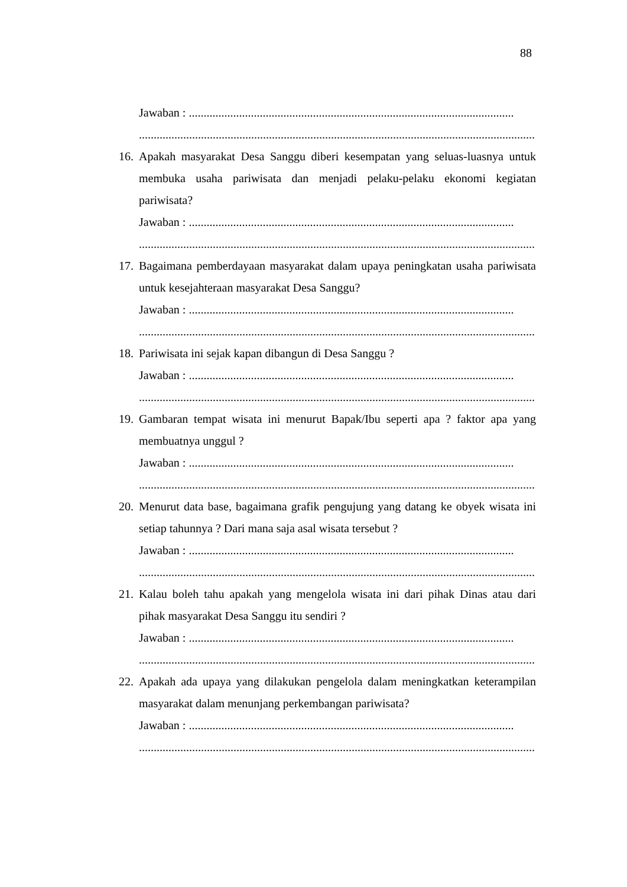88
Jawaban : ..............................................................................................................
......................................................................................................................................
16. Apakah masyarakat Desa Sanggu diberi kesempatan yang seluas-luasnya untuk membuka usaha pariwisata dan menjadi pelaku-pelaku ekonomi kegiatan pariwisata?
Jawaban : ..............................................................................................................
......................................................................................................................................
17. Bagaimana pemberdayaan masyarakat dalam upaya peningkatan usaha pariwisata untuk kesejahteraan masyarakat Desa Sanggu?
Jawaban : ..............................................................................................................
......................................................................................................................................
18. Pariwisata ini sejak kapan dibangun di Desa Sanggu ?
Jawaban : ..............................................................................................................
......................................................................................................................................
19. Gambaran tempat wisata ini menurut Bapak/Ibu seperti apa ? faktor apa yang membuatnya unggul ?
Jawaban : ..............................................................................................................
......................................................................................................................................
20. Menurut data base, bagaimana grafik pengujung yang datang ke obyek wisata ini setiap tahunnya ? Dari mana saja asal wisata tersebut ?
Jawaban : ..............................................................................................................
......................................................................................................................................
21. Kalau boleh tahu apakah yang mengelola wisata ini dari pihak Dinas atau dari pihak masyarakat Desa Sanggu itu sendiri ?
Jawaban : ..............................................................................................................
......................................................................................................................................
22. Apakah ada upaya yang dilakukan pengelola dalam meningkatkan keterampilan masyarakat dalam menunjang perkembangan pariwisata?
Jawaban : ..............................................................................................................
......................................................................................................................................